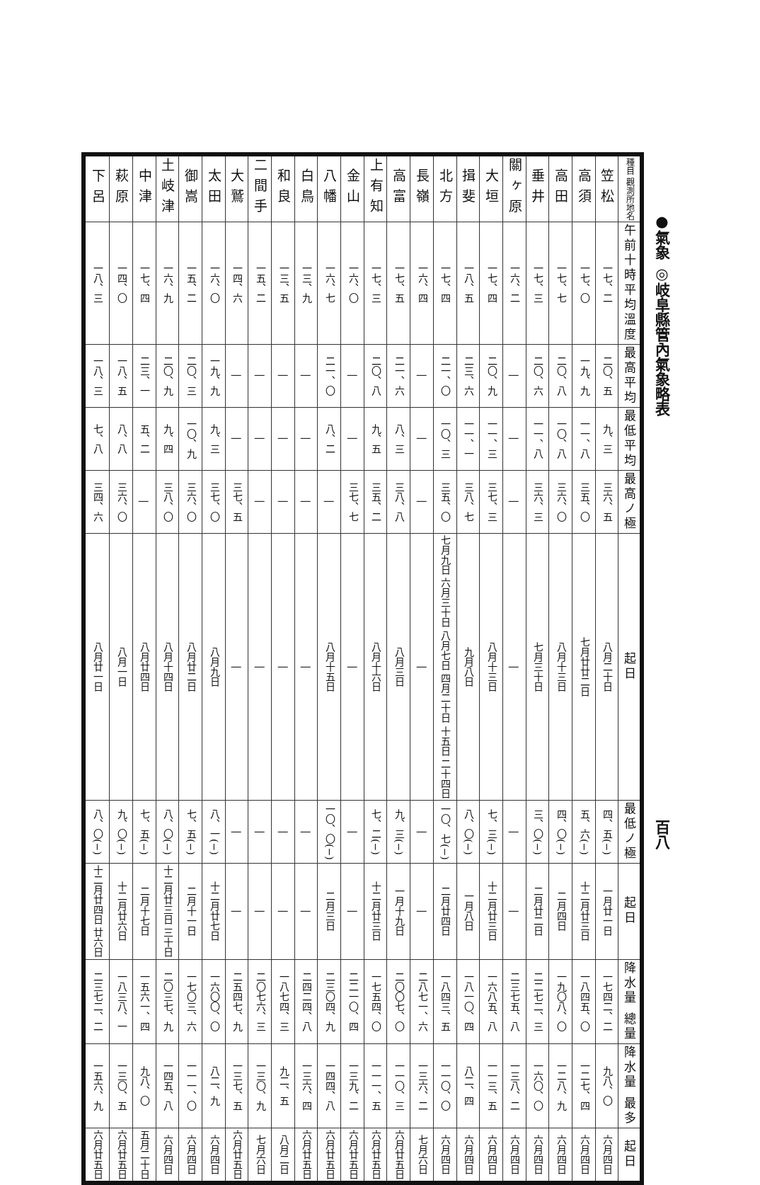●氣象 ◎岐阜縣管內氣象略表 百八
| 種目 觀測所地名 | 笠松 | 高須 | 高田 | 垂井 | 關ヶ原 | 大垣 | 揖斐 | 北方 | 長嶺 | 高富 | 上有知 | 金山 | 八幡 | 白鳥 | 和良 | 二間手 | 大鷲 | 太田 | 御嵩 | 土岐津 | 中津 | 萩原 | 下呂 |
| 午前十時平均溫度 | 一七、二 | 一七、〇 | 一七、七 | 一七、三 | 一六、二 | 一七、四 | 一八、五 | 一七、四 | 一六、四 | 一七、五 | 一七、三 | 一六、〇 | 一六、七 | 一三、九 | 一三、五 | 一五、二 | 一四、六 | 一六、〇 | 一五、二 | 一六、九 | 一七、四 | 一四、〇 | 一八、三 |
| 最高平均 | 二〇、五 | 一九、九 | 二〇、八 | 二〇、六 | / | 二〇、九 | 二三、六 | 二一、〇 | / | 二一、六 | 二〇、八 | / | 二一、〇 | / | / | / | / | 一九、九 | 二〇、三 | 二〇、九 | 二三、一 | 一八、五 | 一八、三 |
| 最低平均 | 九、三 | 一一、八 | 一〇、八 | 一一、八 | / | 一一、三 | 一一、一 | 一〇、三 | / | 八、三 | 九、五 | / | 八、二 | / | / | / | / | 九、三 | 一〇、九 | 九、四 | 五、二 | 八、八 | 七、八 |
| 最高ノ極 | 三六、五 | 三五、〇 | 三六、〇 | 三六、三 | / | 三七、三 | 三八、七 | 三五、〇 | / | 三八、八 | 三五、二 | 三七、七 | / | / | / | / | 三七、五 | 三七、〇 | 三六、〇 | 三八、〇 | / | 三六、〇 | 三四、六 |
| 起日 | 八月二十日 | 七月廿廿二日 | 八月十三日 | 七月三十日 | / | 八月十三日 | 九月八日 | 七月九日 六月三十日 八月七日 四月二十日 十五日 二十四日 | / | 八月三日 | 八月十六日 | / | 八月十五日 | / | / | / | / | 八月九日 | 八月廿二日 | 八月十四日 | 八月廿四日 | 八月一日 | 八月廿一日 |
| 最低ノ極 | (−)四、五 | (−)五、六 | (−)四、〇 | (−)三、〇 | / | (−)七、三 | (−)八、〇 | (−)一〇、七 | / | (−)九、三 | (−)七、二 | / | (−)一〇、〇 | / | / | / | / | (−)八、一 | (−)七、五 | (−)八、〇 | (−)七、五 | (−)九、〇 | (−)八、〇 |
| 起日 | 一月廿一日 | 十二月廿三日 | 二月四日 | 二月廿二日 | / | 十二月廿三日 | 一月八日 | 二月廿四日 | / | 一月十九日 | 十二月廿三日 | / | 二月三日 | / | / | / | / | 十二月廿七日 | 二月十一日 | 十二月廿三日 三十日 | 二月十七日 | 十二月廿六日 | 十二月廿四日 廿六日 |
| 降水量 總量 | 一七四二、二 | 一八四五、〇 | 一九〇八、〇 | 二二七二、三 | 二三七五、八 | 一六八五、八 | 一八一〇、四 | 一八四三、五 | 二八七一、六 | 二〇〇七、〇 | 一七五四、〇 | 二二一〇、四 | 二三〇四、九 | 二四二四、八 | 一八七四、三 | 二〇七六、三 | 二五四七、九 | 一六〇〇、〇 | 一七〇三、六 | 二〇三七、九 | 一五六一、四 | 一八三八、一 | 二三七二、二 |
| 降水量 最多 | 九八、〇 | 一二七、四 | 一二八、九 | 一六〇、〇 | 一三八、二 | 一一三、五 | 八二、四 | 一一〇、〇 | 一三六、二 | 一一〇、三 | 一一一、五 | 一三九、二 | 一四四、八 | 一三六、四 | 九二、五 | 一三〇、九 | 一三七、五 | 八二、九 | 一一一、〇 | 一四五、八 | 九八、〇 | 一三〇、五 | 一五六、九 |
| 起日 | 六月四日 | 六月四日 | 六月四日 | 六月四日 | 六月四日 | 六月四日 | 六月四日 | 六月四日 | 七月六日 | 六月廿五日 | 六月廿五日 | 六月廿五日 | 六月廿五日 | 六月廿五日 | 八月二日 | 七月六日 | 六月廿五日 | 六月四日 | 六月四日 | 六月四日 | 五月二十日 | 六月廿五日 | 六月廿五日 |